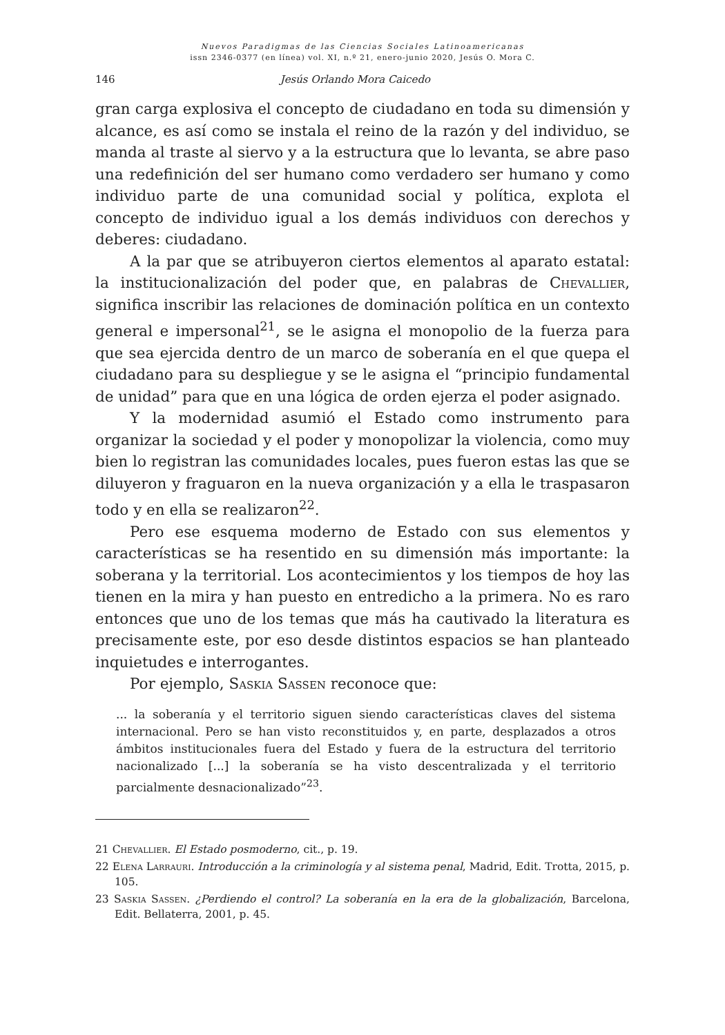Nuevos Paradigmas de las Ciencias Sociales Latinoamericanas
issn 2346-0377 (en línea) vol. XI, n.º 21, enero-junio 2020, Jesús O. Mora C.
146 Jesús Orlando Mora Caicedo
gran carga explosiva el concepto de ciudadano en toda su dimensión y alcance, es así como se instala el reino de la razón y del individuo, se manda al traste al siervo y a la estructura que lo levanta, se abre paso una redefinición del ser humano como verdadero ser humano y como individuo parte de una comunidad social y política, explota el concepto de individuo igual a los demás individuos con derechos y deberes: ciudadano.
A la par que se atribuyeron ciertos elementos al aparato estatal: la institucionalización del poder que, en palabras de Chevallier, significa inscribir las relaciones de dominación política en un contexto general e impersonal<sup>21</sup>, se le asigna el monopolio de la fuerza para que sea ejercida dentro de un marco de soberanía en el que quepa el ciudadano para su despliegue y se le asigna el “principio fundamental de unidad” para que en una lógica de orden ejerza el poder asignado.
Y la modernidad asumió el Estado como instrumento para organizar la sociedad y el poder y monopolizar la violencia, como muy bien lo registran las comunidades locales, pues fueron estas las que se diluyeron y fraguaron en la nueva organización y a ella le traspasaron todo y en ella se realizaron<sup>22</sup>.
Pero ese esquema moderno de Estado con sus elementos y características se ha resentido en su dimensión más importante: la soberana y la territorial. Los acontecimientos y los tiempos de hoy las tienen en la mira y han puesto en entredicho a la primera. No es raro entonces que uno de los temas que más ha cautivado la literatura es precisamente este, por eso desde distintos espacios se han planteado inquietudes e interrogantes.
Por ejemplo, Saskia Sassen reconoce que:
... la soberanía y el territorio siguen siendo características claves del sistema internacional. Pero se han visto reconstituidos y, en parte, desplazados a otros ámbitos institucionales fuera del Estado y fuera de la estructura del territorio nacionalizado [...] la soberanía se ha visto descentralizada y el territorio parcialmente desnacionalizado”<sup>23</sup>.
21 Chevallier. El Estado posmoderno, cit., p. 19.
22 Elena Larrauri. Introducción a la criminología y al sistema penal, Madrid, Edit. Trotta, 2015, p. 105.
23 Saskia Sassen. ¿Perdiendo el control? La soberanía en la era de la globalización, Barcelona, Edit. Bellaterra, 2001, p. 45.